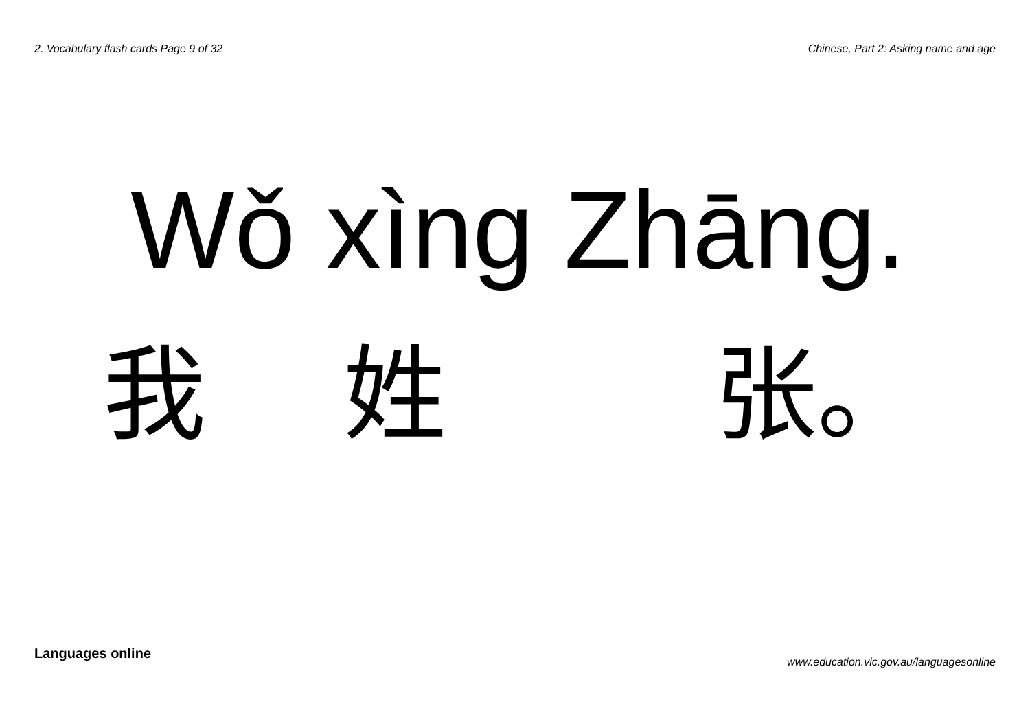2. Vocabulary flash cards Page 9 of 32
Chinese, Part 2: Asking name and age
Wǒ xìng Zhāng.
我 姓 张。
Languages online
www.education.vic.gov.au/languagesonline